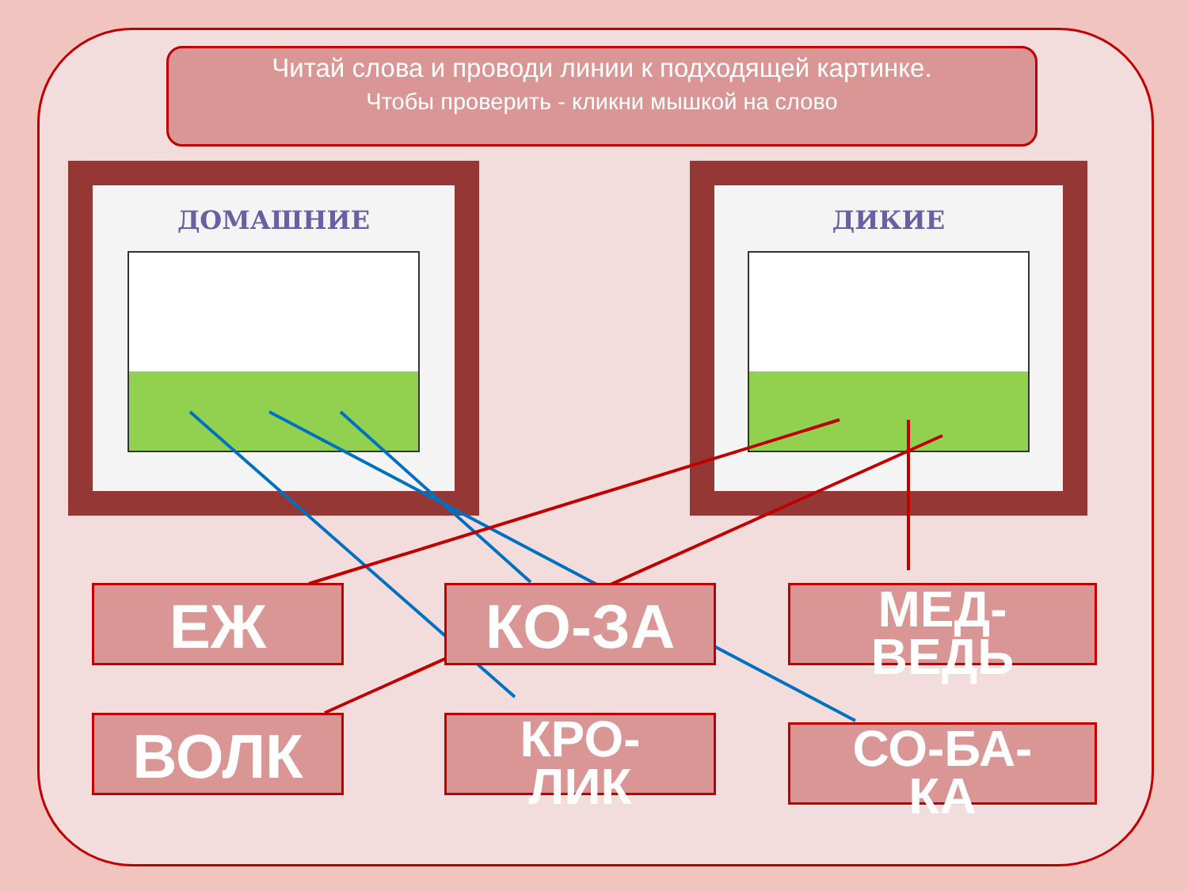Читай слова и проводи линии к подходящей картинке.
Чтобы проверить - кликни мышкой на слово
ДОМАШНИЕ ДИКИЕ
ЕЖ КО-ЗА
МЕД-
ВЕДЬ
ВОЛК
КРО-
ЛИК
СО-БА-
КА